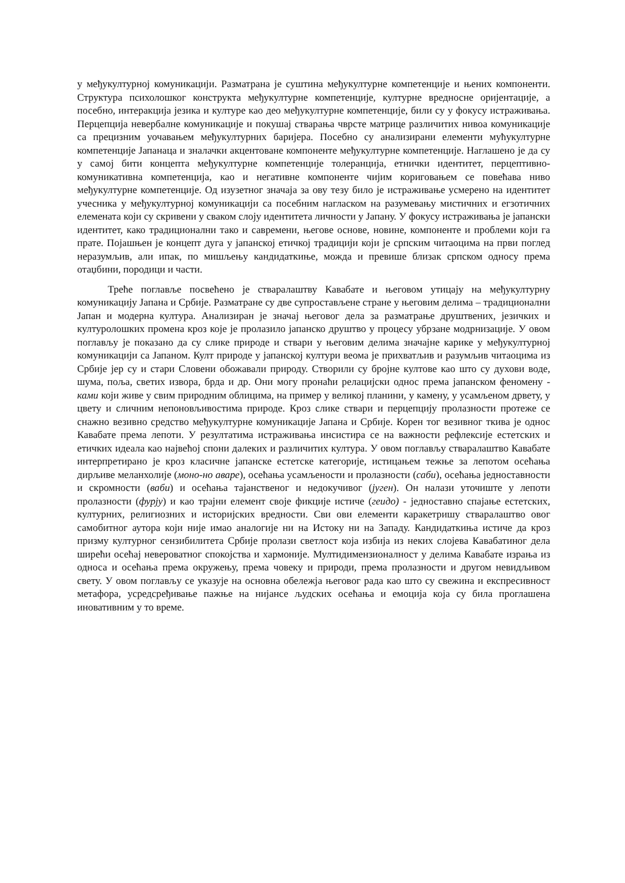у међукултурној комуникацији. Разматрана је суштина међукултурне компетенције и њених компоненти. Структура психолошког конструкта међукултурне компетенције, културне вредносне оријентације, а посебно, интеракција језика и културе као део међукултурне компетенције, били су у фокусу истраживања. Перцепција невербалне комуникације и покушај стварања чврсте матрице различитих нивоа комуникације са прецизним уочавањем међукултурних баријера. Посебно су анализирани елементи мућукултурне компетенције Јапанаца и зналачки акцентоване компоненте међукултурне компетенције. Наглашено је да су у самој бити концепта међукултурне компетенције толеранција, етнички идентитет, перцептивно-комуникативна компетенција, као и негативне компоненте чијим кориговањем се повећава ниво међукултурне компетенције. Од изузетног значаја за ову тезу било је истраживање усмерено на идентитет учесника у међукултурној комуникацији са посебним нагласком на разумевању мистичних и егзотичних елемената који су скривени у сваком слоју идентитета личности у Јапану. У фокусу истраживања је јапански идентитет, како традиционални тако и савремени, његове основе, новине, компоненте и проблеми који га прате. Појашњен је концепт дуга у јапанској етичкој традицији који је српским читаоцима на први поглед неразумљив, али ипак, по мишљењу кандидаткиње, можда и превише близак српском односу према отаџбини, породици и части.
Треће поглавље посвећено је стваралаштву Кавабате и његовом утицају на међукултурну комуникацију Јапана и Србије. Разматране су две супростављене стране у његовим делима – традиционални Јапан и модерна култура. Анализиран је значај његовог дела за разматрање друштвених, језичких и културолошких промена кроз које је пролазило јапанско друштво у процесу убрзане модрнизације. У овом поглављу је показано да су слике природе и ствари у његовим делима значајне карике у међукултурној комуникацији са Јапаном. Култ природе у јапанској култури веома је прихватљив и разумљив читаоцима из Србије јер су и стари Словени обожавали природу. Створили су бројне култове као што су духови воде, шума, поља, светих извора, брда и др. Они могу пронаћи релацијски однос према јапанском феномену - ками који живе у свим природним облицима, на пример у великој планини, у камену, у усамљеном дрвету, у цвету и сличним непоновљивостима природе. Кроз слике ствари и перцепцију пролазности протеже се снажно везивно средство међукултурне комуникације Јапана и Србије. Корен тог везивног ткива је однос Кавабате према лепоти. У резултатима истраживања инсистира се на важности рефлексије естетских и етичких идеала као највећој спони далеких и различитих култура. У овом поглављу стваралаштво Кавабате интерпретирано је кроз класичне јапанске естетске категорије, истицањем тежње за лепотом осећања дирљиве меланхолије (моно-но аваре), осећања усамљености и пролазности (саби), осећања једноставности и скромности (ваби) и осећања тајанственог и недокучивог (југен). Он налази уточиште у лепоти пролазности (фурју) и као трајни елемент своје фикције истиче (геидо) - једноставно спајање естетских, културних, религиозних и историјских вредности. Сви ови елементи каракетришу стваралаштво овог самобитног аутора који није имао аналогије ни на Истоку ни на Западу. Кандидаткиња истиче да кроз призму културног сензибилитета Србије пролази светлост која избија из неких слојева Кавабатиног дела ширећи осећај невероватног спокојства и хармоније. Мултидимензионалност у делима Кавабате израња из односа и осећања према окружењу, према човеку и природи, према пролазности и другом невидљивом свету. У овом поглављу се указује на основна обележја његовог рада као што су свежина и експресивност метафора, усредсређивање пажње на нијансе људских осећања и емоција која су била проглашена иновативним у то време.